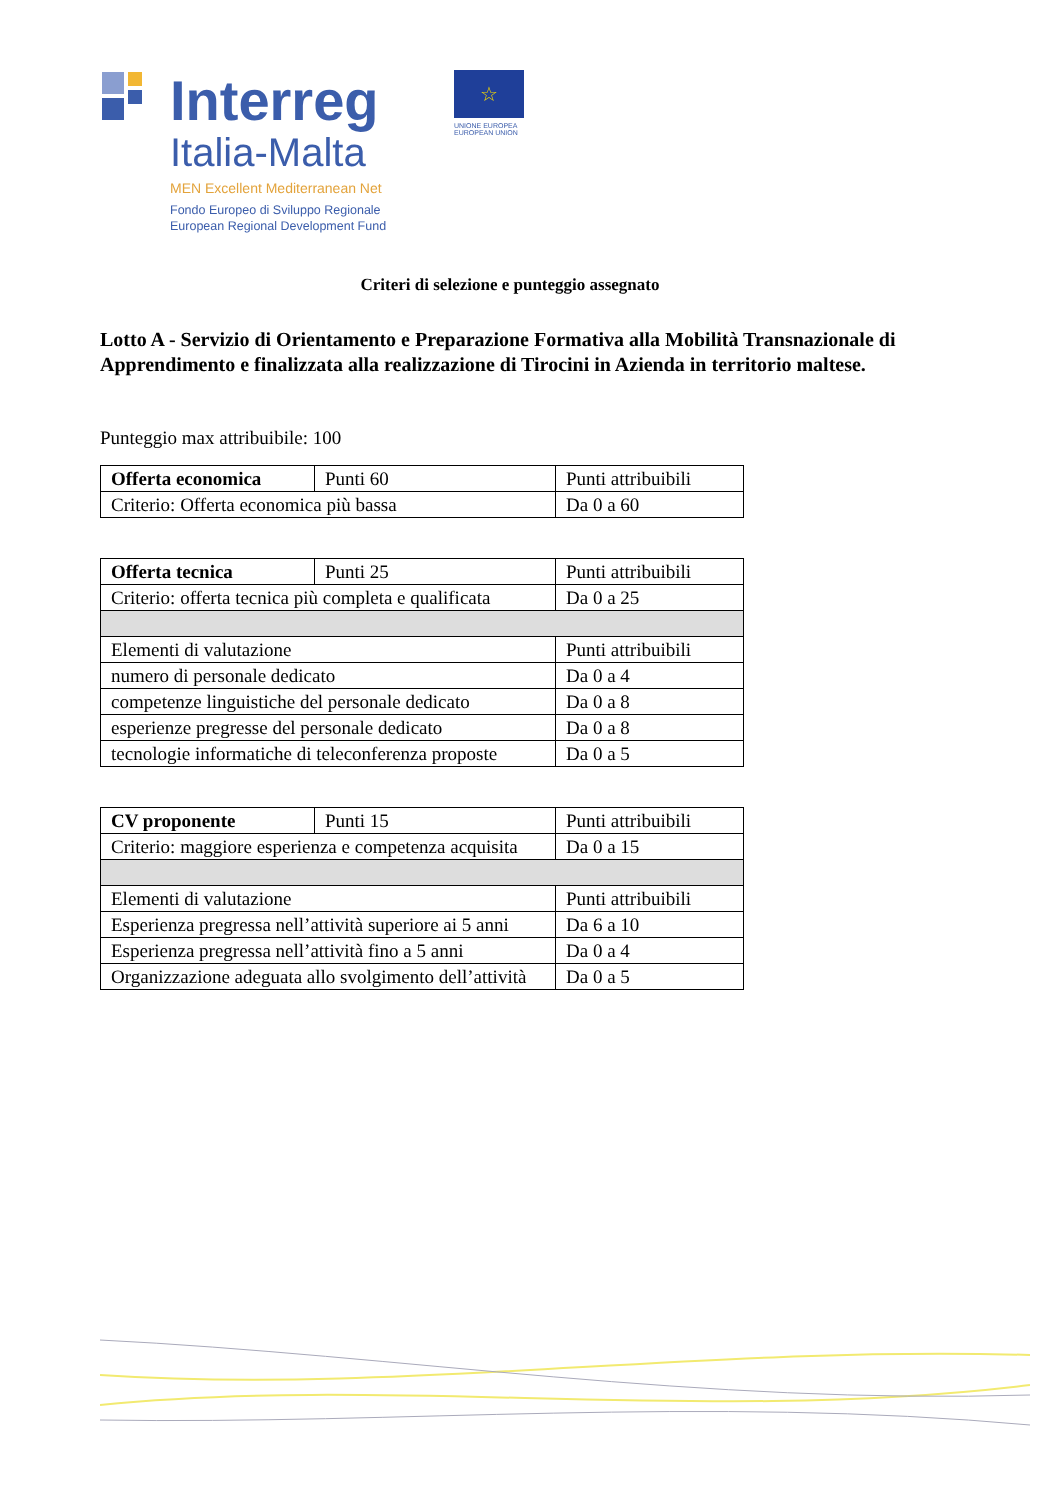Interreg
Italia-Malta
MEN Excellent Mediterranean Net
Fondo Europeo di Sviluppo Regionale
European Regional Development Fund
☆
UNIONE EUROPEA
EUROPEAN UNION
Criteri di selezione e punteggio assegnato
Lotto A - Servizio di Orientamento e Preparazione Formativa alla Mobilità Transnazionale di Apprendimento e finalizzata alla realizzazione di Tirocini in Azienda in territorio maltese.
Punteggio max attribuibile: 100
| Offerta economica | Punti 60 | Punti attribuibili |
| Criterio: Offerta economica più bassa | | Da 0 a 60 |
| Offerta tecnica | Punti 25 | Punti attribuibili |
| Criterio: offerta tecnica più completa e qualificata | | Da 0 a 25 |
| Elementi di valutazione | | Punti attribuibili |
| numero di personale dedicato | | Da 0 a 4 |
| competenze linguistiche del personale dedicato | | Da 0 a 8 |
| esperienze pregresse del personale dedicato | | Da 0 a 8 |
| tecnologie informatiche di teleconferenza proposte | | Da 0 a 5 |
| CV proponente | Punti 15 | Punti attribuibili |
| Criterio: maggiore esperienza e competenza acquisita | | Da 0 a 15 |
| Elementi di valutazione | | Punti attribuibili |
| Esperienza pregressa nell’attività superiore ai 5 anni | | Da 6 a 10 |
| Esperienza pregressa nell’attività fino a 5 anni | | Da 0 a 4 |
| Organizzazione adeguata allo svolgimento dell’attività | | Da 0 a 5 |